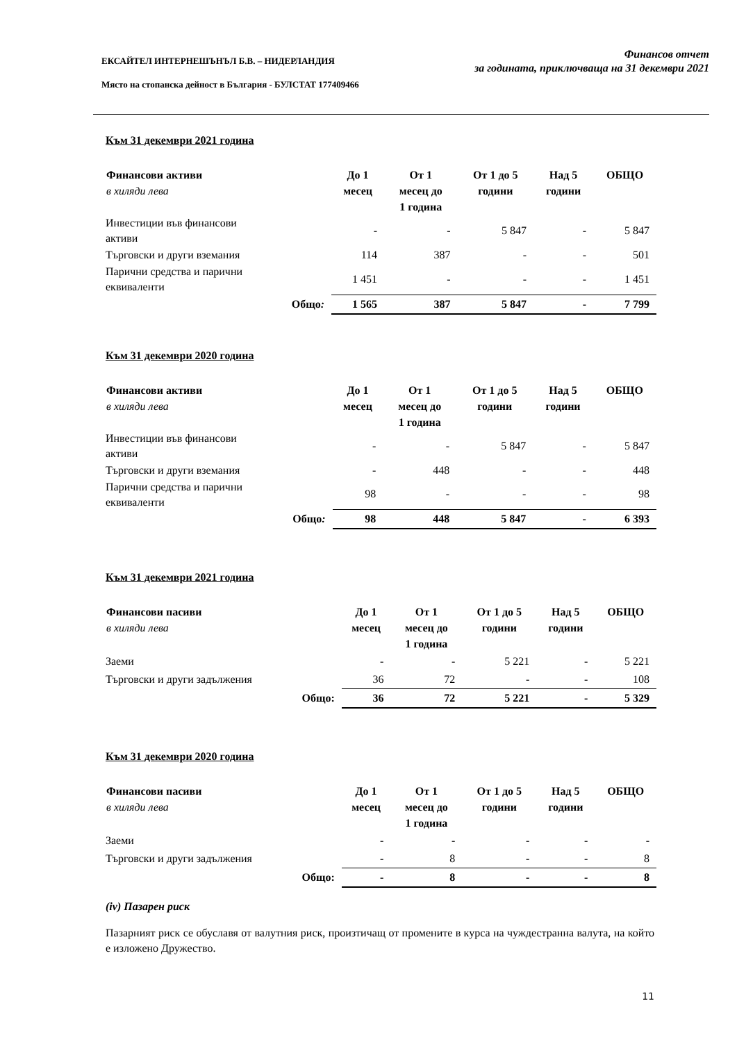ЕКСАЙТЕЛ ИНТЕРНЕШЪНЪЛ Б.В. – НИДЕРЛАНДИЯ
Място на стопанска дейност в България - БУЛСТАТ 177409466
Финансов отчет
за годината, приключваща на 31 декември 2021
Към 31 декември 2021 година
| Финансови активи в хиляди лева | До 1 месец | От 1 месец до 1 година | От 1 до 5 години | Над 5 години | ОБЩО |
| --- | --- | --- | --- | --- | --- |
| Инвестиции във финансови активи | - | - | 5 847 | - | 5 847 |
| Търговски и други вземания | 114 | 387 | - | - | 501 |
| Парични средства и парични еквиваленти | 1 451 | - | - | - | 1 451 |
| Общо : | 1 565 | 387 | 5 847 | - | 7 799 |
Към 31 декември 2020 година
| Финансови активи в хиляди лева | До 1 месец | От 1 месец до 1 година | От 1 до 5 години | Над 5 години | ОБЩО |
| --- | --- | --- | --- | --- | --- |
| Инвестиции във финансови активи | - | - | 5 847 | - | 5 847 |
| Търговски и други вземания | - | 448 | - | - | 448 |
| Парични средства и парични еквиваленти | 98 | - | - | - | 98 |
| Общо : | 98 | 448 | 5 847 | - | 6 393 |
Към 31 декември 2021 година
| Финансови пасиви в хиляди лева | До 1 месец | От 1 месец до 1 година | От 1 до 5 години | Над 5 години | ОБЩО |
| --- | --- | --- | --- | --- | --- |
| Заеми | - | - | 5 221 | - | 5 221 |
| Търговски и други задължения | 36 | 72 | - | - | 108 |
| Общо: | 36 | 72 | 5 221 | - | 5 329 |
Към 31 декември 2020 година
| Финансови пасиви в хиляди лева | До 1 месец | От 1 месец до 1 година | От 1 до 5 години | Над 5 години | ОБЩО |
| --- | --- | --- | --- | --- | --- |
| Заеми | - | - | - | - | - |
| Търговски и други задължения | - | 8 | - | - | 8 |
| Общо: | - | 8 | - | - | 8 |
(iv) Пазарен риск
Пазарният риск се обуславя от валутния риск, произтичащ от промените в курса на чуждестранна валута, на който е изложено Дружество.
11